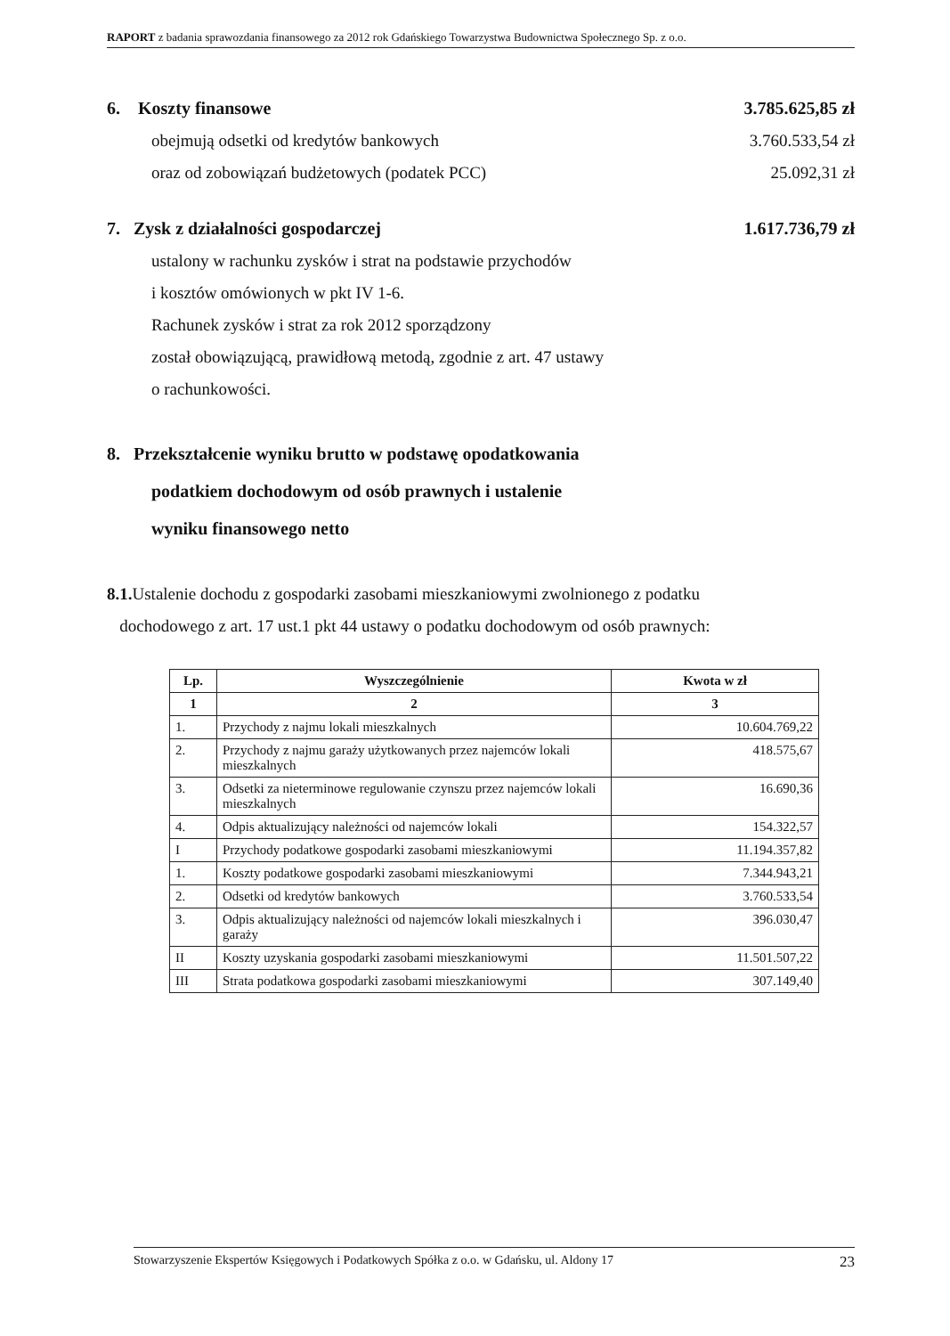RAPORT z badania sprawozdania finansowego za 2012 rok Gdańskiego Towarzystwa Budownictwa Społecznego Sp. z o.o.
6. Koszty finansowe 3.785.625,85 zł
obejmują odsetki od kredytów bankowych 3.760.533,54 zł
oraz od zobowiązań budżetowych (podatek PCC) 25.092,31 zł
7. Zysk z działalności gospodarczej 1.617.736,79 zł
ustalony w rachunku zysków i strat na podstawie przychodów
i kosztów omówionych w pkt IV 1-6.
Rachunek zysków i strat za rok 2012 sporządzony
został obowiązującą, prawidłową metodą, zgodnie z art. 47 ustawy
o rachunkowości.
8. Przekształcenie wyniku brutto w podstawę opodatkowania
podatkiem dochodowym od osób prawnych i ustalenie
wyniku finansowego netto
8.1. Ustalenie dochodu z gospodarki zasobami mieszkaniowymi zwolnionego z podatku
dochodowego z art. 17 ust.1 pkt 44 ustawy o podatku dochodowym od osób prawnych:
| Lp. | Wyszczególnienie | Kwota w zł |
| --- | --- | --- |
| 1 | 2 | 3 |
| 1. | Przychody z najmu lokali mieszkalnych | 10.604.769,22 |
| 2. | Przychody z najmu garaży użytkowanych przez najemców lokali mieszkalnych | 418.575,67 |
| 3. | Odsetki za nieterminowe regulowanie czynszu przez najemców lokali mieszkalnych | 16.690,36 |
| 4. | Odpis aktualizujący należności od najemców lokali | 154.322,57 |
| I | Przychody podatkowe gospodarki zasobami mieszkaniowymi | 11.194.357,82 |
| 1. | Koszty podatkowe gospodarki zasobami mieszkaniowymi | 7.344.943,21 |
| 2. | Odsetki od kredytów bankowych | 3.760.533,54 |
| 3. | Odpis aktualizujący należności od najemców lokali mieszkalnych i garaży | 396.030,47 |
| II | Koszty uzyskania gospodarki zasobami mieszkaniowymi | 11.501.507,22 |
| III | Strata podatkowa gospodarki zasobami mieszkaniowymi | 307.149,40 |
Stowarzyszenie Ekspertów Księgowych i Podatkowych Spółka z o.o. w Gdańsku, ul. Aldony 17 23